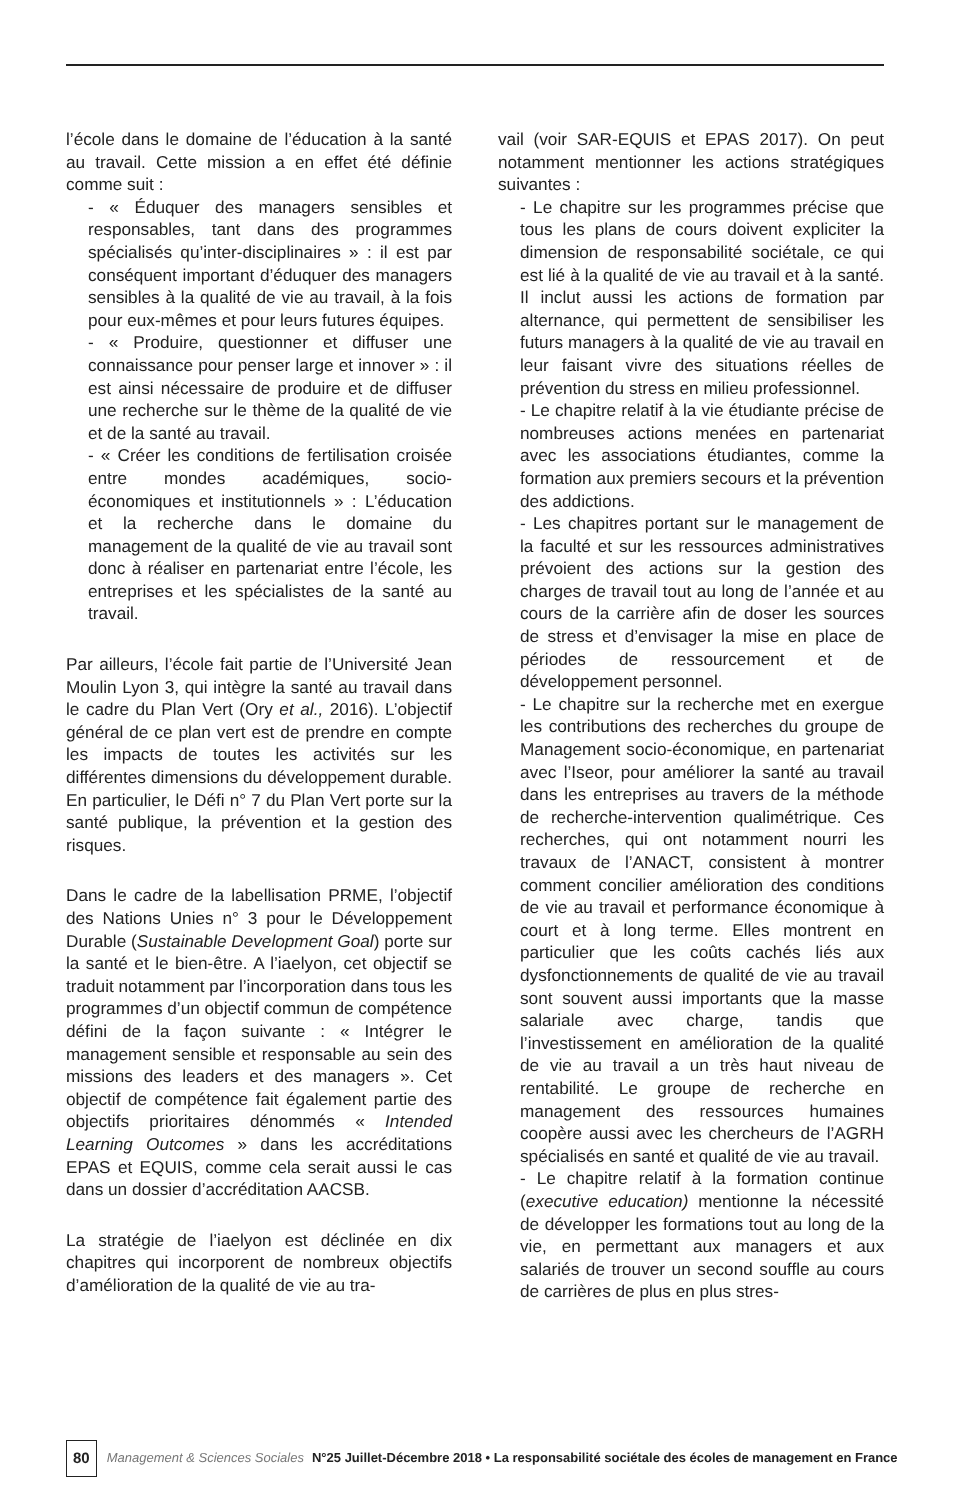l’école dans le domaine de l’éducation à la santé au travail. Cette mission a en effet été définie comme suit :
- « Éduquer des managers sensibles et responsables, tant dans des programmes spécialisés qu’inter-disciplinaires » : il est par conséquent important d’éduquer des managers sensibles à la qualité de vie au travail, à la fois pour eux-mêmes et pour leurs futures équipes.
- « Produire, questionner et diffuser une connaissance pour penser large et innover » : il est ainsi nécessaire de produire et de diffuser une recherche sur le thème de la qualité de vie et de la santé au travail.
- « Créer les conditions de fertilisation croisée entre mondes académiques, socio-économiques et institutionnels » : L’éducation et la recherche dans le domaine du management de la qualité de vie au travail sont donc à réaliser en partenariat entre l’école, les entreprises et les spécialistes de la santé au travail.
Par ailleurs, l’école fait partie de l’Université Jean Moulin Lyon 3, qui intègre la santé au travail dans le cadre du Plan Vert (Ory et al., 2016). L’objectif général de ce plan vert est de prendre en compte les impacts de toutes les activités sur les différentes dimensions du développement durable. En particulier, le Défi n° 7 du Plan Vert porte sur la santé publique, la prévention et la gestion des risques.
Dans le cadre de la labellisation PRME, l’objectif des Nations Unies n° 3 pour le Développement Durable (Sustainable Development Goal) porte sur la santé et le bien-être. A l’iaelyon, cet objectif se traduit notamment par l’incorporation dans tous les programmes d’un objectif commun de compétence défini de la façon suivante : « Intégrer le management sensible et responsable au sein des missions des leaders et des managers ». Cet objectif de compétence fait également partie des objectifs prioritaires dénommés « Intended Learning Outcomes » dans les accréditations EPAS et EQUIS, comme cela serait aussi le cas dans un dossier d’accréditation AACSB.
La stratégie de l’iaelyon est déclinée en dix chapitres qui incorporent de nombreux objectifs d’amélioration de la qualité de vie au tra-
vail (voir SAR-EQUIS et EPAS 2017). On peut notamment mentionner les actions stratégiques suivantes :
- Le chapitre sur les programmes précise que tous les plans de cours doivent expliciter la dimension de responsabilité sociétale, ce qui est lié à la qualité de vie au travail et à la santé. Il inclut aussi les actions de formation par alternance, qui permettent de sensibiliser les futurs managers à la qualité de vie au travail en leur faisant vivre des situations réelles de prévention du stress en milieu professionnel.
- Le chapitre relatif à la vie étudiante précise de nombreuses actions menées en partenariat avec les associations étudiantes, comme la formation aux premiers secours et la prévention des addictions.
- Les chapitres portant sur le management de la faculté et sur les ressources administratives prévoient des actions sur la gestion des charges de travail tout au long de l’année et au cours de la carrière afin de doser les sources de stress et d’envisager la mise en place de périodes de ressourcement et de développement personnel.
- Le chapitre sur la recherche met en exergue les contributions des recherches du groupe de Management socio-économique, en partenariat avec l’Iseor, pour améliorer la santé au travail dans les entreprises au travers de la méthode de recherche-intervention qualimétrique. Ces recherches, qui ont notamment nourri les travaux de l’ANACT, consistent à montrer comment concilier amélioration des conditions de vie au travail et performance économique à court et à long terme. Elles montrent en particulier que les coûts cachés liés aux dysfonctionnements de qualité de vie au travail sont souvent aussi importants que la masse salariale avec charge, tandis que l’investissement en amélioration de la qualité de vie au travail a un très haut niveau de rentabilité. Le groupe de recherche en management des ressources humaines coopère aussi avec les chercheurs de l’AGRH spécialisés en santé et qualité de vie au travail.
- Le chapitre relatif à la formation continue (executive education) mentionne la nécessité de développer les formations tout au long de la vie, en permettant aux managers et aux salariés de trouver un second souffle au cours de carrières de plus en plus stres-
80 Management & Sciences Sociales N°25 Juillet-Décembre 2018 • La responsabilité sociétale des écoles de management en France